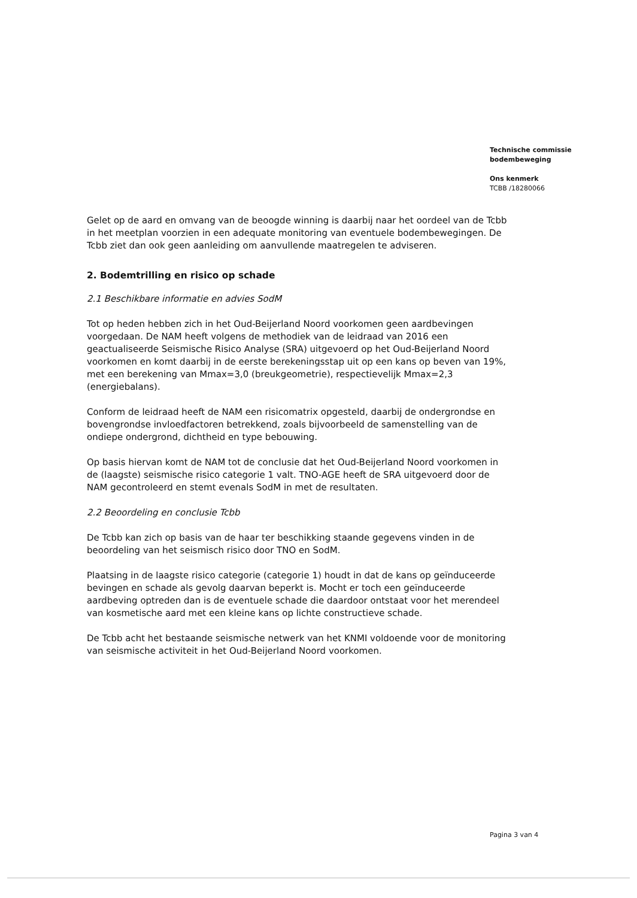Technische commissie
bodembeweging
Ons kenmerk
TCBB /18280066
Gelet op de aard en omvang van de beoogde winning is daarbij naar het oordeel van de Tcbb in het meetplan voorzien in een adequate monitoring van eventuele bodembewegingen. De Tcbb ziet dan ook geen aanleiding om aanvullende maatregelen te adviseren.
2. Bodemtrilling en risico op schade
2.1 Beschikbare informatie en advies SodM
Tot op heden hebben zich in het Oud-Beijerland Noord voorkomen geen aardbevingen voorgedaan. De NAM heeft volgens de methodiek van de leidraad van 2016 een geactualiseerde Seismische Risico Analyse (SRA) uitgevoerd op het Oud-Beijerland Noord voorkomen en komt daarbij in de eerste berekeningsstap uit op een kans op beven van 19%, met een berekening van Mmax=3,0 (breukgeometrie), respectievelijk Mmax=2,3 (energiebalans).
Conform de leidraad heeft de NAM een risicomatrix opgesteld, daarbij de ondergrondse en bovengrondse invloedfactoren betrekkend, zoals bijvoorbeeld de samenstelling van de ondiepe ondergrond, dichtheid en type bebouwing.
Op basis hiervan komt de NAM tot de conclusie dat het Oud-Beijerland Noord voorkomen in de (laagste) seismische risico categorie 1 valt. TNO-AGE heeft de SRA uitgevoerd door de NAM gecontroleerd en stemt evenals SodM in met de resultaten.
2.2 Beoordeling en conclusie Tcbb
De Tcbb kan zich op basis van de haar ter beschikking staande gegevens vinden in de beoordeling van het seismisch risico door TNO en SodM.
Plaatsing in de laagste risico categorie (categorie 1) houdt in dat de kans op geïnduceerde bevingen en schade als gevolg daarvan beperkt is. Mocht er toch een geïnduceerde aardbeving optreden dan is de eventuele schade die daardoor ontstaat voor het merendeel van kosmetische aard met een kleine kans op lichte constructieve schade.
De Tcbb acht het bestaande seismische netwerk van het KNMI voldoende voor de monitoring van seismische activiteit in het Oud-Beijerland Noord voorkomen.
Pagina 3 van 4